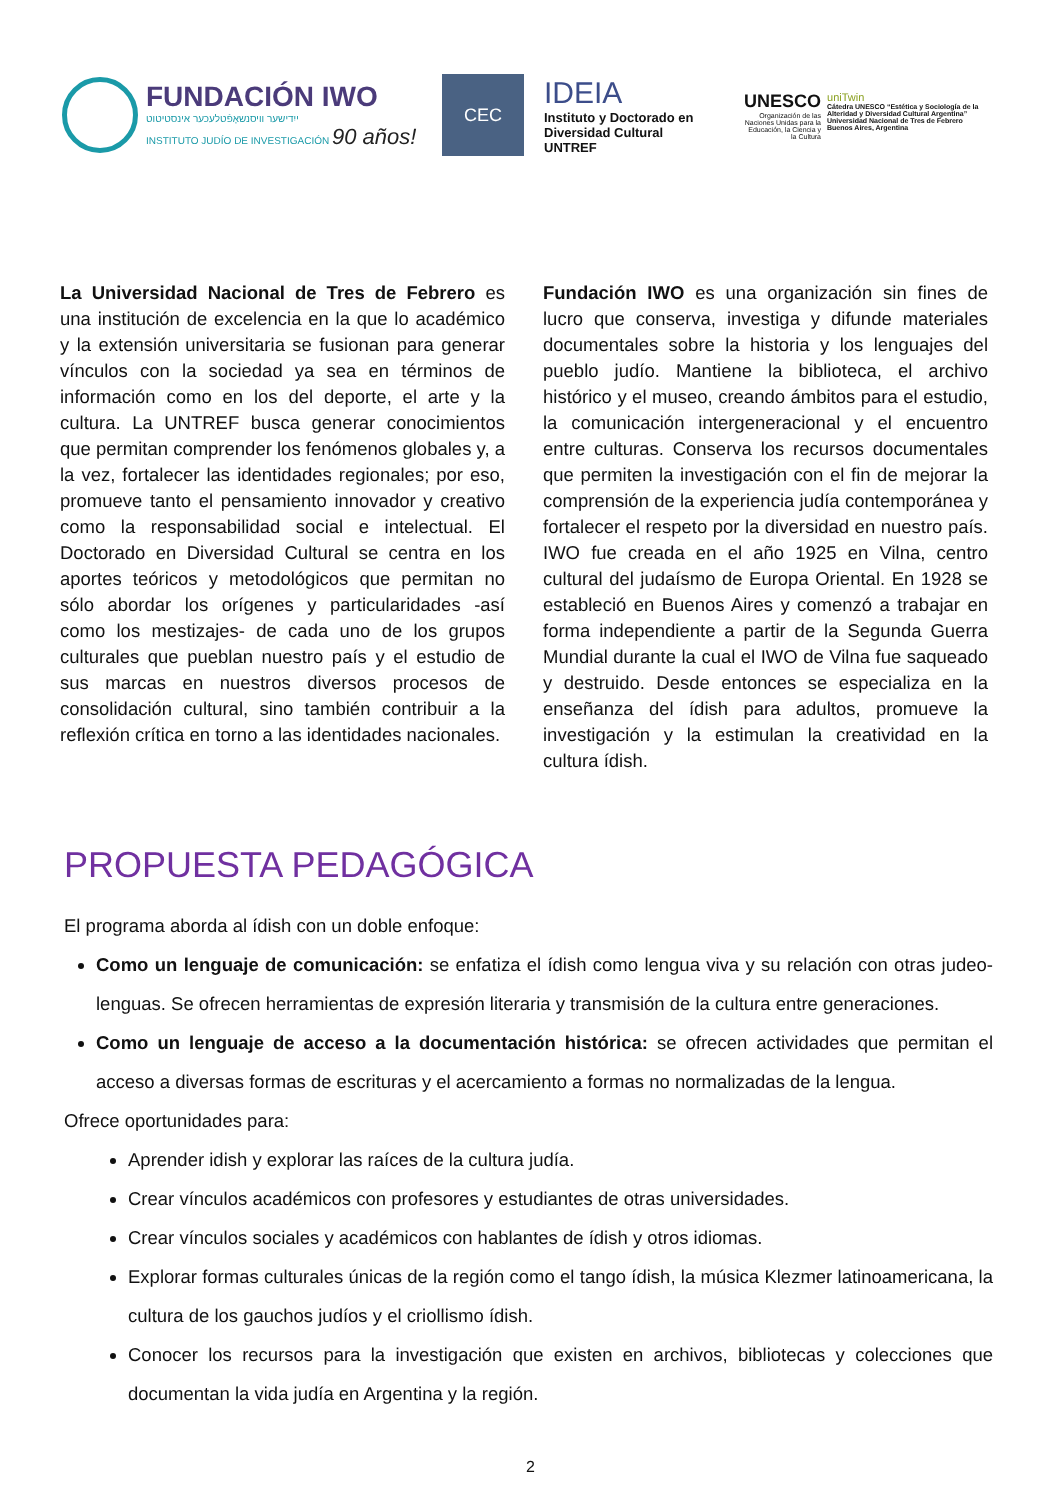FUNDACIÓN IWO
ייִדישער וויסנשאַפֿטלעכער אינסטיטוט
INSTITUTO JUDÍO DE INVESTIGACIÓN 90 años!
CEC
IDEIA
Instituto y Doctorado en Diversidad Cultural
UNTREF
UNESCO
Organización de las Naciones Unidas para la Educación, la Ciencia y la Cultura
uniTwin
Cátedra UNESCO “Estética y Sociología de la Alteridad y Diversidad Cultural Argentina” Universidad Nacional de Tres de Febrero Buenos Aires, Argentina
La Universidad Nacional de Tres de Febrero es una institución de excelencia en la que lo académico y la extensión universitaria se fusionan para generar vínculos con la sociedad ya sea en términos de información como en los del deporte, el arte y la cultura. La UNTREF busca generar conocimientos que permitan comprender los fenómenos globales y, a la vez, fortalecer las identidades regionales; por eso, promueve tanto el pensamiento innovador y creativo como la responsabilidad social e intelectual. El Doctorado en Diversidad Cultural se centra en los aportes teóricos y metodológicos que permitan no sólo abordar los orígenes y particularidades -así como los mestizajes- de cada uno de los grupos culturales que pueblan nuestro país y el estudio de sus marcas en nuestros diversos procesos de consolidación cultural, sino también contribuir a la reflexión crítica en torno a las identidades nacionales.
Fundación IWO es una organización sin fines de lucro que conserva, investiga y difunde materiales documentales sobre la historia y los lenguajes del pueblo judío. Mantiene la biblioteca, el archivo histórico y el museo, creando ámbitos para el estudio, la comunicación intergeneracional y el encuentro entre culturas. Conserva los recursos documentales que permiten la investigación con el fin de mejorar la comprensión de la experiencia judía contemporánea y fortalecer el respeto por la diversidad en nuestro país. IWO fue creada en el año 1925 en Vilna, centro cultural del judaísmo de Europa Oriental. En 1928 se estableció en Buenos Aires y comenzó a trabajar en forma independiente a partir de la Segunda Guerra Mundial durante la cual el IWO de Vilna fue saqueado y destruido. Desde entonces se especializa en la enseñanza del ídish para adultos, promueve la investigación y la estimulan la creatividad en la cultura ídish.
PROPUESTA PEDAGÓGICA
El programa aborda al ídish con un doble enfoque:
Como un lenguaje de comunicación: se enfatiza el ídish como lengua viva y su relación con otras judeo-lenguas. Se ofrecen herramientas de expresión literaria y transmisión de la cultura entre generaciones.
Como un lenguaje de acceso a la documentación histórica: se ofrecen actividades que permitan el acceso a diversas formas de escrituras y el acercamiento a formas no normalizadas de la lengua.
Ofrece oportunidades para:
Aprender idish y explorar las raíces de la cultura judía.
Crear vínculos académicos con profesores y estudiantes de otras universidades.
Crear vínculos sociales y académicos con hablantes de ídish y otros idiomas.
Explorar formas culturales únicas de la región como el tango ídish, la música Klezmer latinoamericana, la cultura de los gauchos judíos y el criollismo ídish.
Conocer los recursos para la investigación que existen en archivos, bibliotecas y colecciones que documentan la vida judía en Argentina y la región.
2